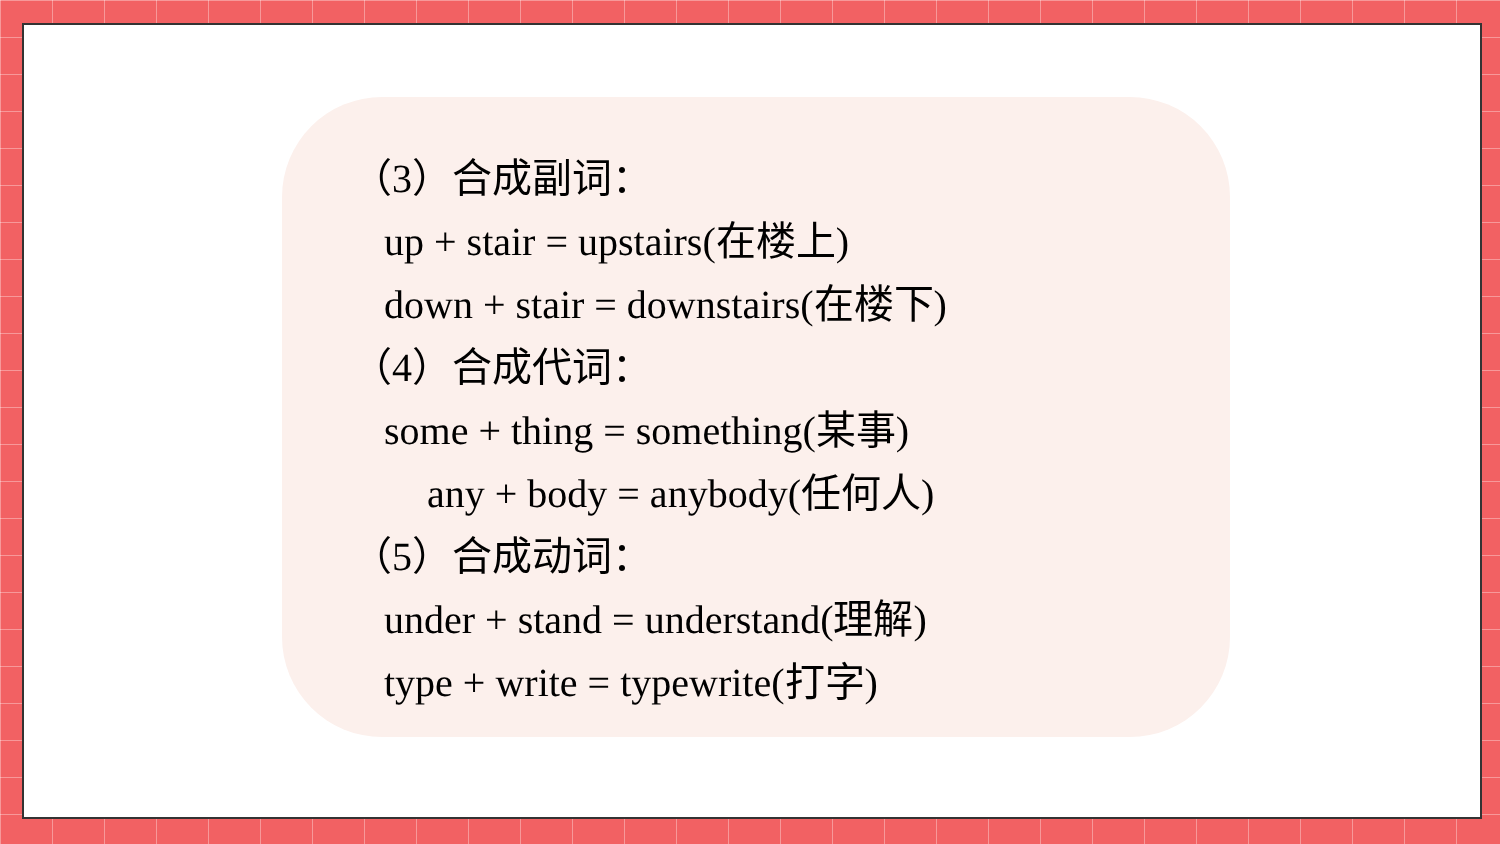（3）合成副词：
up + stair = upstairs(在楼上)
down + stair = downstairs(在楼下)
（4）合成代词：
some + thing = something(某事)
any + body = anybody(任何人)
（5）合成动词：
under + stand = understand(理解)
type + write = typewrite(打字)